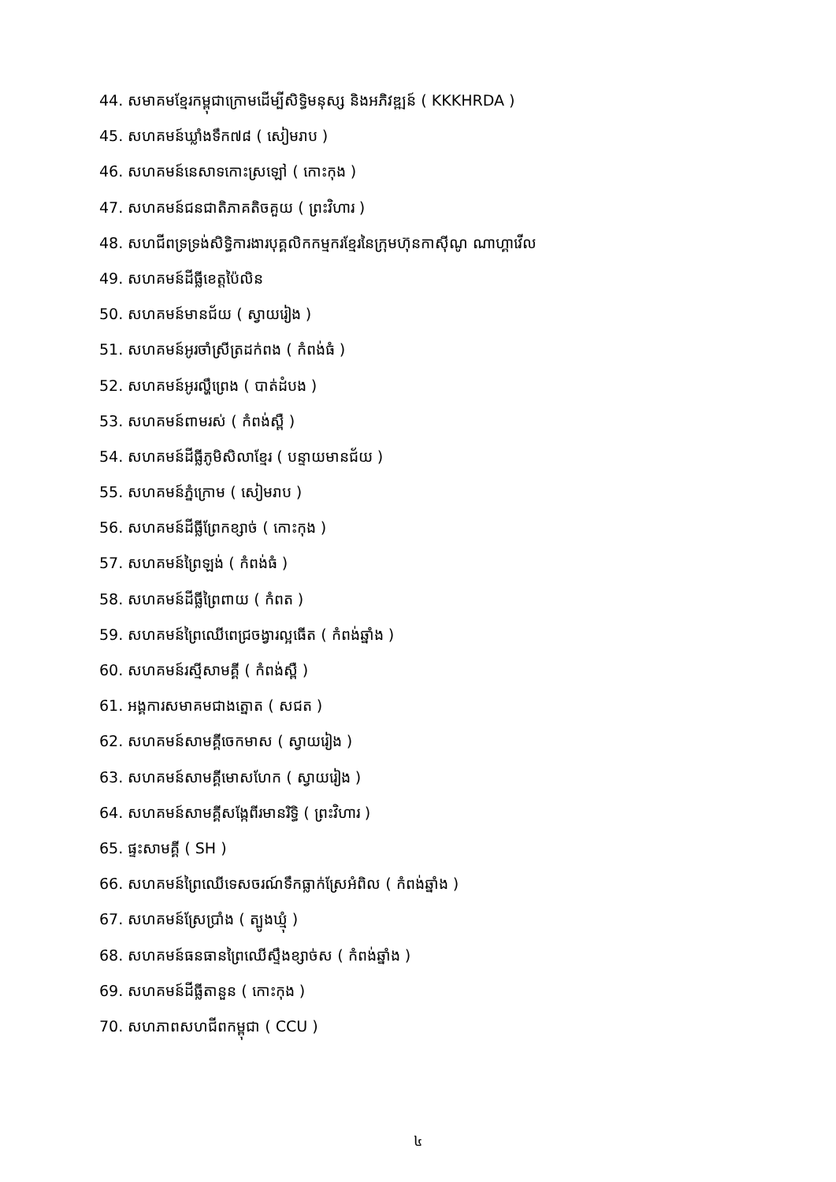44. សមាគមខ្មែរកម្ពុជាក្រោមដើម្បីសិទ្ធិមនុស្ស និងអភិវឌ្ឍន៍ ( KKKHRDA )
45. សហគមន៍ឃ្លាំងទឹក៧៨ ( សៀមរាប )
46. សហគមន៍នេសាទកោះស្រឡៅ ( កោះកុង )
47. សហគមន៍ជនជាតិភាគតិចគួយ ( ព្រះវិហារ )
48. សហជីពទ្រទ្រង់សិទ្ធិការងារបុគ្គលិកកម្មករខ្មែរនៃក្រុមហ៊ុនកាស៊ីណូ ណាហ្គាវើល
49. សហគមន៍ដីធ្លីខេត្តប៉ៃលិន
50. សហគមន៍មានជ័យ ( ស្វាយរៀង )
51. សហគមន៍អូរចាំស្រីត្រដក់ពង ( កំពង់ធំ )
52. សហគមន៍អូរល្ហឹព្រេង ( បាត់ដំបង )
53. សហគមន៍ពាមរស់ ( កំពង់ស្ពឺ )
54. សហគមន៍ដីធ្លីភូមិសិលាខ្មែរ ( បន្ទាយមានជ័យ )
55. សហគមន៍ភ្នំក្រោម ( សៀមរាប )
56. សហគមន៍ដីធ្លីព្រែកខ្សាច់ ( កោះកុង )
57. សហគមន៍ព្រៃឡង់ ( កំពង់ធំ )
58. សហគមន៍ដីធ្លីព្រៃពាយ ( កំពត )
59. សហគមន៍ព្រៃឈើពេជ្រចង្វារល្អធើត ( កំពង់ឆ្នាំង )
60. សហគមន៍រស្មីសាមគ្គី ( កំពង់ស្ពឺ )
61. អង្គការសមាគមជាងត្នោត ( សជត )
62. សហគមន៍សាមគ្គីចេកមាស ( ស្វាយរៀង )
63. សហគមន៍សាមគ្គីមោសហែក ( ស្វាយរៀង )
64. សហគមន៍សាមគ្គីសង្កែពីរមានរិទ្ធិ ( ព្រះវិហារ )
65. ផ្ទះសាមគ្គី ( SH )
66. សហគមន៍ព្រៃឈើទេសចរណ៍ទឹកធ្លាក់ស្រែអំពិល ( កំពង់ឆ្នាំង )
67. សហគមន៍ស្រែប្រាំង ( ត្បូងឃ្មុំ )
68. សហគមន៍ធនធានព្រៃឈើស្ទឹងខ្សាច់ស ( កំពង់ឆ្នាំង )
69. សហគមន៍ដីធ្លីតានួន ( កោះកុង )
70. សហភាពសហជីពកម្ពុជា ( CCU )
៤